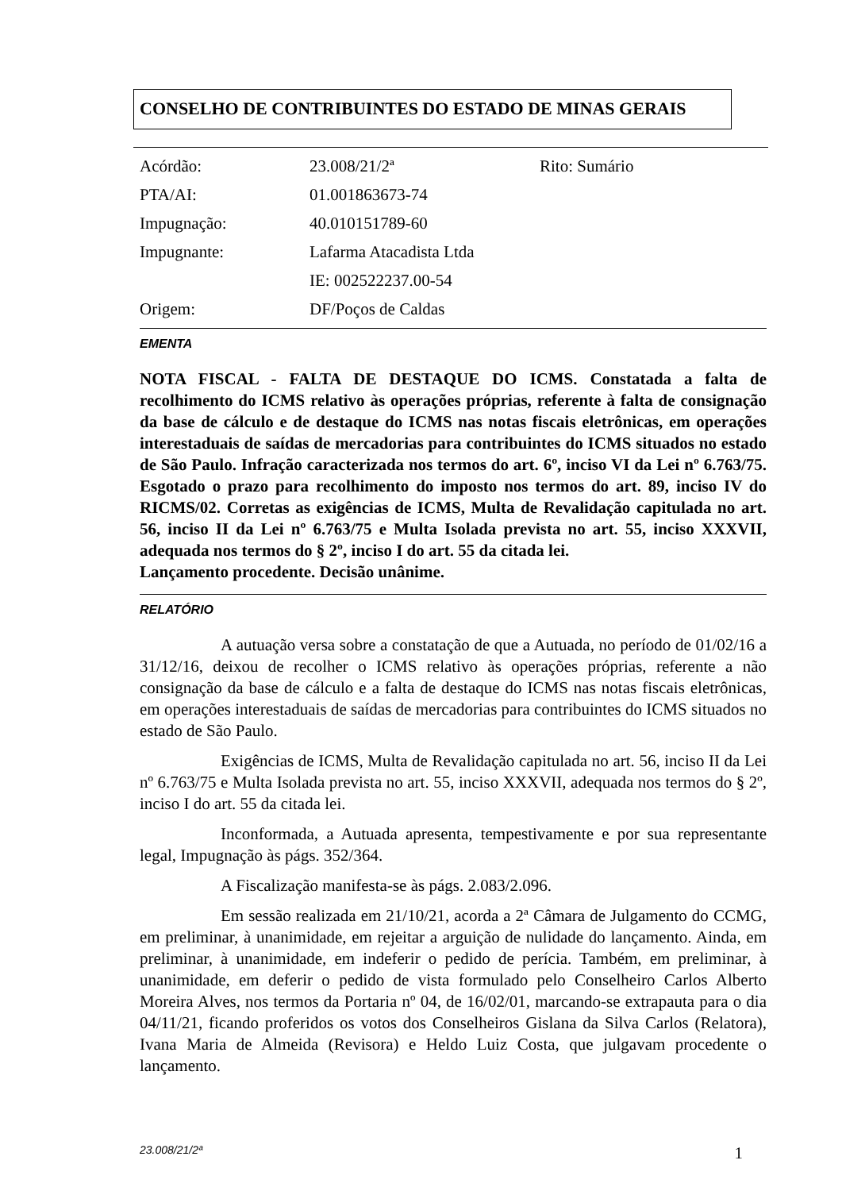CONSELHO DE CONTRIBUINTES DO ESTADO DE MINAS GERAIS
| Acórdão: | 23.008/21/2ª | Rito: Sumário |
| PTA/AI: | 01.001863673-74 | |
| Impugnação: | 40.010151789-60 | |
| Impugnante: | Lafarma Atacadista Ltda | |
| | IE: 002522237.00-54 | |
| Origem: | DF/Poços de Caldas | |
EMENTA
NOTA FISCAL - FALTA DE DESTAQUE DO ICMS. Constatada a falta de recolhimento do ICMS relativo às operações próprias, referente à falta de consignação da base de cálculo e de destaque do ICMS nas notas fiscais eletrônicas, em operações interestaduais de saídas de mercadorias para contribuintes do ICMS situados no estado de São Paulo. Infração caracterizada nos termos do art. 6º, inciso VI da Lei nº 6.763/75. Esgotado o prazo para recolhimento do imposto nos termos do art. 89, inciso IV do RICMS/02. Corretas as exigências de ICMS, Multa de Revalidação capitulada no art. 56, inciso II da Lei nº 6.763/75 e Multa Isolada prevista no art. 55, inciso XXXVII, adequada nos termos do § 2º, inciso I do art. 55 da citada lei.
Lançamento procedente. Decisão unânime.
RELATÓRIO
A autuação versa sobre a constatação de que a Autuada, no período de 01/02/16 a 31/12/16, deixou de recolher o ICMS relativo às operações próprias, referente a não consignação da base de cálculo e a falta de destaque do ICMS nas notas fiscais eletrônicas, em operações interestaduais de saídas de mercadorias para contribuintes do ICMS situados no estado de São Paulo.
Exigências de ICMS, Multa de Revalidação capitulada no art. 56, inciso II da Lei nº 6.763/75 e Multa Isolada prevista no art. 55, inciso XXXVII, adequada nos termos do § 2º, inciso I do art. 55 da citada lei.
Inconformada, a Autuada apresenta, tempestivamente e por sua representante legal, Impugnação às págs. 352/364.
A Fiscalização manifesta-se às págs. 2.083/2.096.
Em sessão realizada em 21/10/21, acorda a 2ª Câmara de Julgamento do CCMG, em preliminar, à unanimidade, em rejeitar a arguição de nulidade do lançamento. Ainda, em preliminar, à unanimidade, em indeferir o pedido de perícia. Também, em preliminar, à unanimidade, em deferir o pedido de vista formulado pelo Conselheiro Carlos Alberto Moreira Alves, nos termos da Portaria nº 04, de 16/02/01, marcando-se extrapauta para o dia 04/11/21, ficando proferidos os votos dos Conselheiros Gislana da Silva Carlos (Relatora), Ivana Maria de Almeida (Revisora) e Heldo Luiz Costa, que julgavam procedente o lançamento.
23.008/21/2ª 1